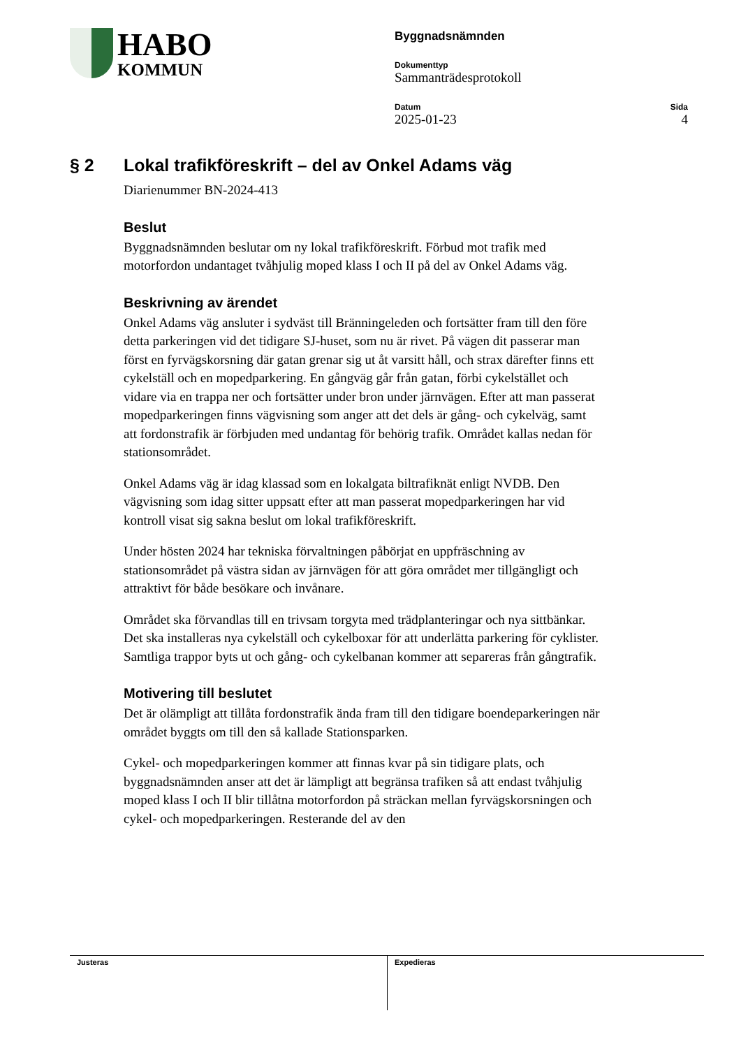HABO
KOMMUN
Byggnadsnämnden
Dokumenttyp
Sammanträdesprotokoll
Datum
2025-01-23
Sida
4
§ 2 Lokal trafikföreskrift – del av Onkel Adams väg
Diarienummer BN-2024-413
Beslut
Byggnadsnämnden beslutar om ny lokal trafikföreskrift. Förbud mot trafik med motorfordon undantaget tvåhjulig moped klass I och II på del av Onkel Adams väg.
Beskrivning av ärendet
Onkel Adams väg ansluter i sydväst till Bränningeleden och fortsätter fram till den före detta parkeringen vid det tidigare SJ-huset, som nu är rivet. På vägen dit passerar man först en fyrvägskorsning där gatan grenar sig ut åt varsitt håll, och strax därefter finns ett cykelställ och en mopedparkering. En gångväg går från gatan, förbi cykelstället och vidare via en trappa ner och fortsätter under bron under järnvägen. Efter att man passerat mopedparkeringen finns vägvisning som anger att det dels är gång- och cykelväg, samt att fordonstrafik är förbjuden med undantag för behörig trafik. Området kallas nedan för stationsområdet.
Onkel Adams väg är idag klassad som en lokalgata biltrafiknät enligt NVDB. Den vägvisning som idag sitter uppsatt efter att man passerat mopedparkeringen har vid kontroll visat sig sakna beslut om lokal trafikföreskrift.
Under hösten 2024 har tekniska förvaltningen påbörjat en uppfräschning av stationsområdet på västra sidan av järnvägen för att göra området mer tillgängligt och attraktivt för både besökare och invånare.
Området ska förvandlas till en trivsam torgyta med trädplanteringar och nya sittbänkar. Det ska installeras nya cykelställ och cykelboxar för att underlätta parkering för cyklister. Samtliga trappor byts ut och gång- och cykelbanan kommer att separeras från gångtrafik.
Motivering till beslutet
Det är olämpligt att tillåta fordonstrafik ända fram till den tidigare boendeparkeringen när området byggts om till den så kallade Stationsparken.
Cykel- och mopedparkeringen kommer att finnas kvar på sin tidigare plats, och byggnadsnämnden anser att det är lämpligt att begränsa trafiken så att endast tvåhjulig moped klass I och II blir tillåtna motorfordon på sträckan mellan fyrvägskorsningen och cykel- och mopedparkeringen. Resterande del av den
Justeras Expedieras